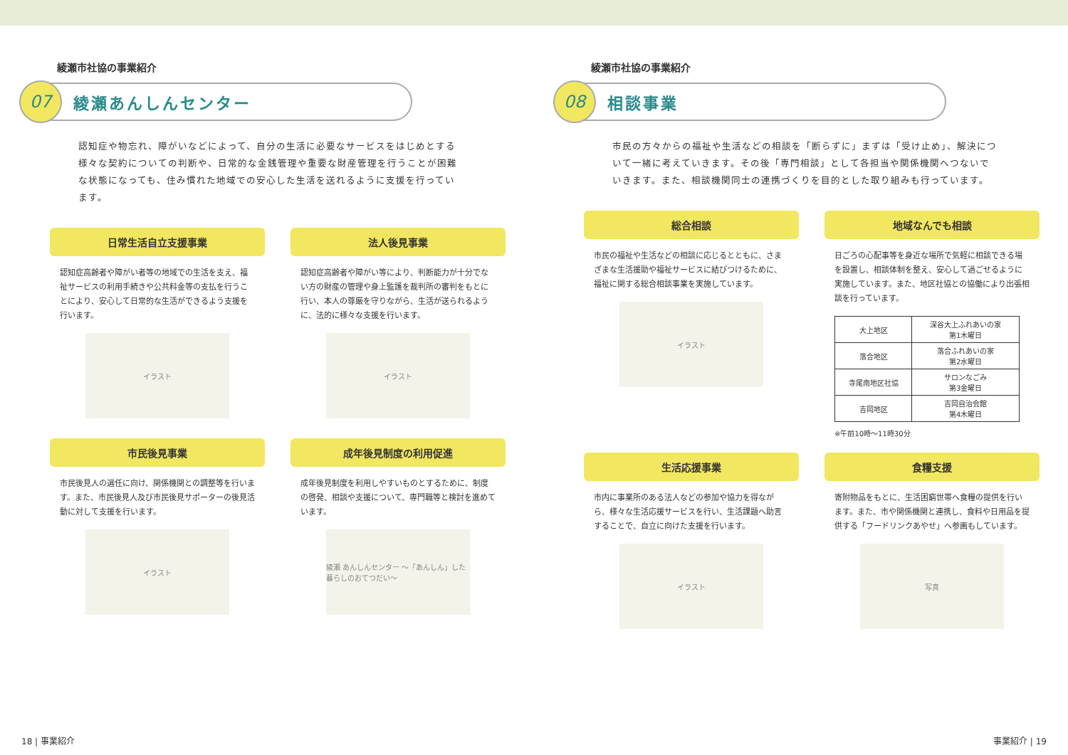綾瀬市社協の事業紹介
07
綾瀬あんしんセンター
認知症や物忘れ、障がいなどによって、自分の生活に必要なサービスをはじめとする様々な契約についての判断や、日常的な金銭管理や重要な財産管理を行うことが困難な状態になっても、住み慣れた地域での安心した生活を送れるように支援を行っています。
日常生活自立支援事業
認知症高齢者や障がい者等の地域での生活を支え、福祉サービスの利用手続きや公共料金等の支払を行うことにより、安心して日常的な生活ができるよう支援を行います。
イラスト
法人後見事業
認知症高齢者や障がい等により、判断能力が十分でない方の財産の管理や身上監護を裁判所の審判をもとに行い、本人の尊厳を守りながら、生活が送られるように、法的に様々な支援を行います。
イラスト
市民後見事業
市民後見人の選任に向け、関係機関との調整等を行います。また、市民後見人及び市民後見サポーターの後見活動に対して支援を行います。
イラスト
成年後見制度の利用促進
成年後見制度を利用しやすいものとするために、制度の啓発、相談や支援について、専門職等と検討を進めています。
綾瀬 あんしんセンター ～「あんしん」した暮らしのおてつだい～
18 | 事業紹介
綾瀬市社協の事業紹介
08
相談事業
市民の方々からの福祉や生活などの相談を「断らずに」まずは「受け止め」、解決について一緒に考えていきます。その後「専門相談」として各担当や関係機関へつないでいきます。また、相談機関同士の連携づくりを目的とした取り組みも行っています。
総合相談
市民の福祉や生活などの相談に応じるとともに、さまざまな生活援助や福祉サービスに結びつけるために、福祉に関する総合相談事業を実施しています。
イラスト
地域なんでも相談
日ごろの心配事等を身近な場所で気軽に相談できる場を設置し、相談体制を整え、安心して過ごせるように実施しています。また、地区社協との協働により出張相談を行っています。
| 大上地区 | 深谷大上ふれあいの家 第1木曜日 |
| 落合地区 | 落合ふれあいの家 第2水曜日 |
| 寺尾南地区社協 | サロンなごみ 第3金曜日 |
| 吉岡地区 | 吉岡自治会館 第4木曜日 |
※午前10時～11時30分
生活応援事業
市内に事業所のある法人などの参加や協力を得ながら、様々な生活応援サービスを行い、生活課題へ助言することで、自立に向けた支援を行います。
イラスト
食糧支援
寄附物品をもとに、生活困窮世帯へ食糧の提供を行います。また、市や関係機関と連携し、食料や日用品を提供する「フードリンクあやせ」へ参画もしています。
写真
事業紹介 | 19